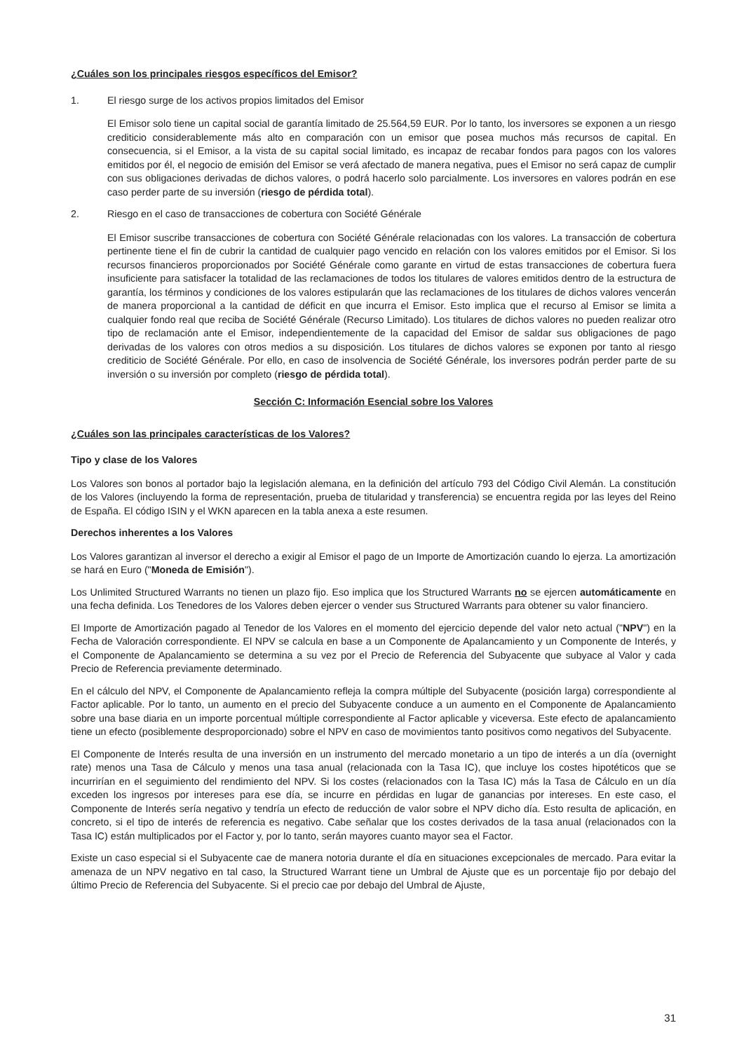¿Cuáles son los principales riesgos específicos del Emisor?
1. El riesgo surge de los activos propios limitados del Emisor
El Emisor solo tiene un capital social de garantía limitado de 25.564,59 EUR. Por lo tanto, los inversores se exponen a un riesgo crediticio considerablemente más alto en comparación con un emisor que posea muchos más recursos de capital. En consecuencia, si el Emisor, a la vista de su capital social limitado, es incapaz de recabar fondos para pagos con los valores emitidos por él, el negocio de emisión del Emisor se verá afectado de manera negativa, pues el Emisor no será capaz de cumplir con sus obligaciones derivadas de dichos valores, o podrá hacerlo solo parcialmente. Los inversores en valores podrán en ese caso perder parte de su inversión (riesgo de pérdida total).
2. Riesgo en el caso de transacciones de cobertura con Société Générale
El Emisor suscribe transacciones de cobertura con Société Générale relacionadas con los valores. La transacción de cobertura pertinente tiene el fin de cubrir la cantidad de cualquier pago vencido en relación con los valores emitidos por el Emisor. Si los recursos financieros proporcionados por Société Générale como garante en virtud de estas transacciones de cobertura fuera insuficiente para satisfacer la totalidad de las reclamaciones de todos los titulares de valores emitidos dentro de la estructura de garantía, los términos y condiciones de los valores estipularán que las reclamaciones de los titulares de dichos valores vencerán de manera proporcional a la cantidad de déficit en que incurra el Emisor. Esto implica que el recurso al Emisor se limita a cualquier fondo real que reciba de Société Générale (Recurso Limitado). Los titulares de dichos valores no pueden realizar otro tipo de reclamación ante el Emisor, independientemente de la capacidad del Emisor de saldar sus obligaciones de pago derivadas de los valores con otros medios a su disposición. Los titulares de dichos valores se exponen por tanto al riesgo crediticio de Société Générale. Por ello, en caso de insolvencia de Société Générale, los inversores podrán perder parte de su inversión o su inversión por completo (riesgo de pérdida total).
Sección C: Información Esencial sobre los Valores
¿Cuáles son las principales características de los Valores?
Tipo y clase de los Valores
Los Valores son bonos al portador bajo la legislación alemana, en la definición del artículo 793 del Código Civil Alemán. La constitución de los Valores (incluyendo la forma de representación, prueba de titularidad y transferencia) se encuentra regida por las leyes del Reino de España. El código ISIN y el WKN aparecen en la tabla anexa a este resumen.
Derechos inherentes a los Valores
Los Valores garantizan al inversor el derecho a exigir al Emisor el pago de un Importe de Amortización cuando lo ejerza. La amortización se hará en Euro ("Moneda de Emisión").
Los Unlimited Structured Warrants no tienen un plazo fijo. Eso implica que los Structured Warrants no se ejercen automáticamente en una fecha definida. Los Tenedores de los Valores deben ejercer o vender sus Structured Warrants para obtener su valor financiero.
El Importe de Amortización pagado al Tenedor de los Valores en el momento del ejercicio depende del valor neto actual ("NPV") en la Fecha de Valoración correspondiente. El NPV se calcula en base a un Componente de Apalancamiento y un Componente de Interés, y el Componente de Apalancamiento se determina a su vez por el Precio de Referencia del Subyacente que subyace al Valor y cada Precio de Referencia previamente determinado.
En el cálculo del NPV, el Componente de Apalancamiento refleja la compra múltiple del Subyacente (posición larga) correspondiente al Factor aplicable. Por lo tanto, un aumento en el precio del Subyacente conduce a un aumento en el Componente de Apalancamiento sobre una base diaria en un importe porcentual múltiple correspondiente al Factor aplicable y viceversa. Este efecto de apalancamiento tiene un efecto (posiblemente desproporcionado) sobre el NPV en caso de movimientos tanto positivos como negativos del Subyacente.
El Componente de Interés resulta de una inversión en un instrumento del mercado monetario a un tipo de interés a un día (overnight rate) menos una Tasa de Cálculo y menos una tasa anual (relacionada con la Tasa IC), que incluye los costes hipotéticos que se incurrirían en el seguimiento del rendimiento del NPV. Si los costes (relacionados con la Tasa IC) más la Tasa de Cálculo en un día exceden los ingresos por intereses para ese día, se incurre en pérdidas en lugar de ganancias por intereses. En este caso, el Componente de Interés sería negativo y tendría un efecto de reducción de valor sobre el NPV dicho día. Esto resulta de aplicación, en concreto, si el tipo de interés de referencia es negativo. Cabe señalar que los costes derivados de la tasa anual (relacionados con la Tasa IC) están multiplicados por el Factor y, por lo tanto, serán mayores cuanto mayor sea el Factor.
Existe un caso especial si el Subyacente cae de manera notoria durante el día en situaciones excepcionales de mercado. Para evitar la amenaza de un NPV negativo en tal caso, la Structured Warrant tiene un Umbral de Ajuste que es un porcentaje fijo por debajo del último Precio de Referencia del Subyacente. Si el precio cae por debajo del Umbral de Ajuste,
31